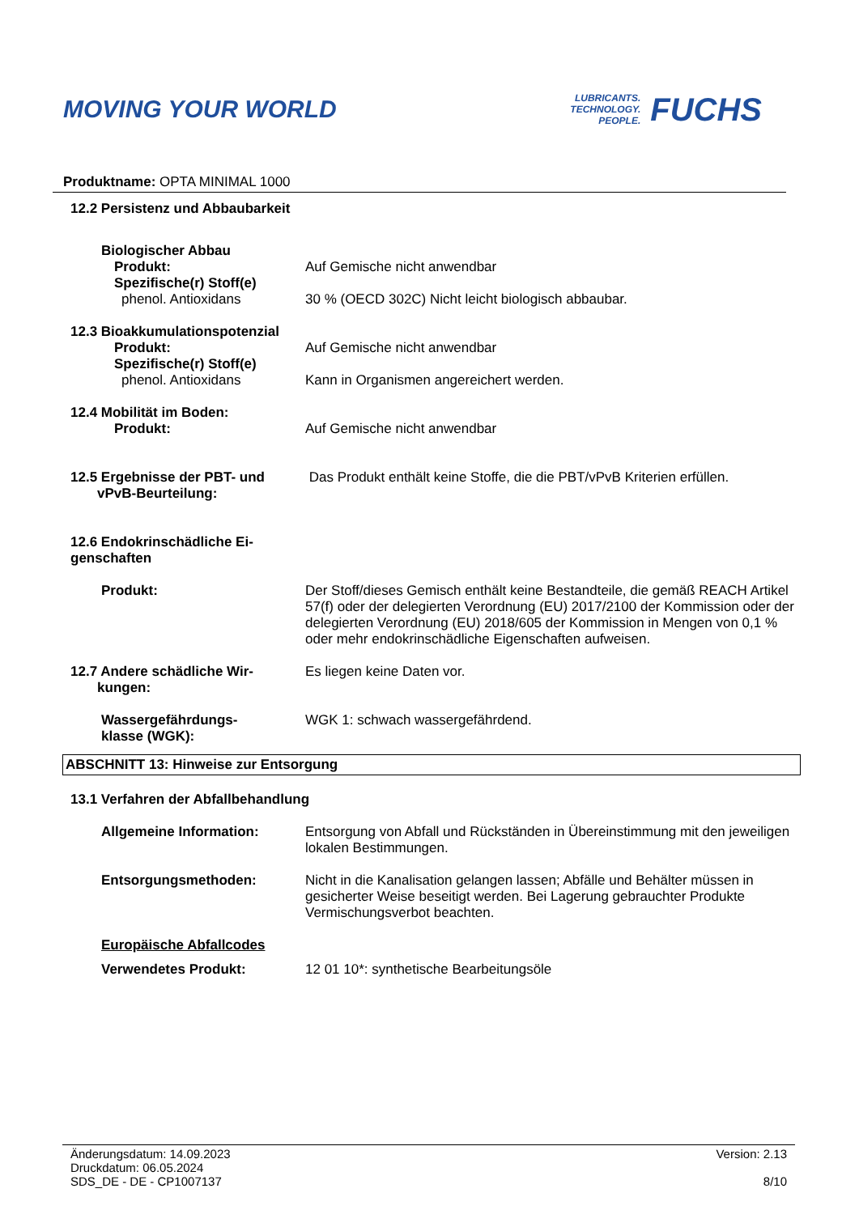MOVING YOUR WORLD
LUBRICANTS.
TECHNOLOGY.
PEOPLE.
FUCHS
Produktname: OPTA MINIMAL 1000
12.2 Persistenz und Abbaubarkeit
Biologischer Abbau
Produkt: Auf Gemische nicht anwendbar
Spezifische(r) Stoff(e)
phenol. Antioxidans 30 % (OECD 302C) Nicht leicht biologisch abbaubar.
12.3 Bioakkumulationspotenzial
Produkt: Auf Gemische nicht anwendbar
Spezifische(r) Stoff(e)
phenol. Antioxidans Kann in Organismen angereichert werden.
12.4 Mobilität im Boden:
Produkt: Auf Gemische nicht anwendbar
12.5 Ergebnisse der PBT- und
vPvB-Beurteilung:
Das Produkt enthält keine Stoffe, die die PBT/vPvB Kriterien erfüllen.
12.6 Endokrinschädliche Ei-
genschaften
Produkt: Der Stoff/dieses Gemisch enthält keine Bestandteile, die gemäß REACH Artikel 57(f) oder der delegierten Verordnung (EU) 2017/2100 der Kommission oder der delegierten Verordnung (EU) 2018/605 der Kommission in Mengen von 0,1 % oder mehr endokrinschädliche Eigenschaften aufweisen.
12.7 Andere schädliche Wir-
kungen:
Es liegen keine Daten vor.
Wassergefährdungs-
klasse (WGK):
WGK 1: schwach wassergefährdend.
ABSCHNITT 13: Hinweise zur Entsorgung
13.1 Verfahren der Abfallbehandlung
Allgemeine Information: Entsorgung von Abfall und Rückständen in Übereinstimmung mit den jeweiligen lokalen Bestimmungen.
Entsorgungsmethoden: Nicht in die Kanalisation gelangen lassen; Abfälle und Behälter müssen in gesicherter Weise beseitigt werden. Bei Lagerung gebrauchter Produkte Vermischungsverbot beachten.
Europäische Abfallcodes
Verwendetes Produkt: 12 01 10*: synthetische Bearbeitungsöle
Änderungsdatum: 14.09.2023
Druckdatum: 06.05.2024
SDS_DE - DE - CP1007137
Version: 2.13
8/10